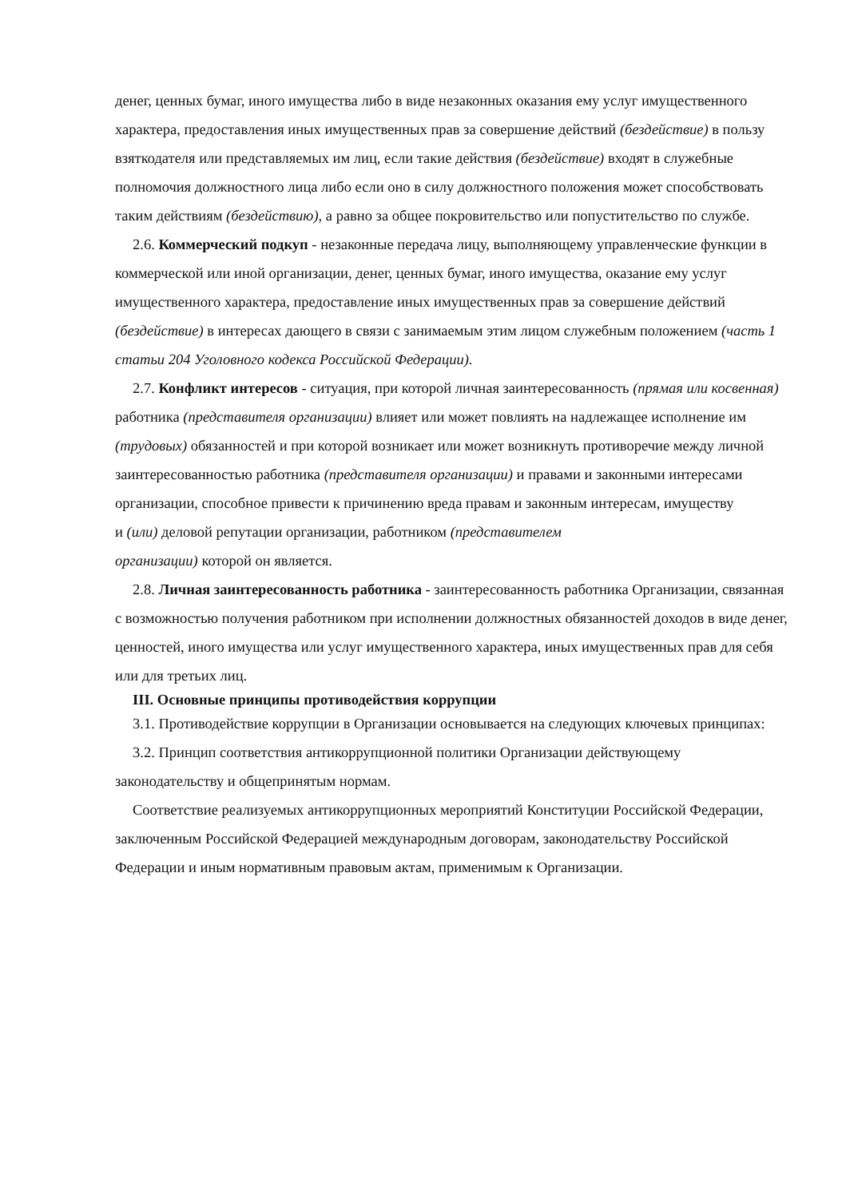денег, ценных бумаг, иного имущества либо в виде незаконных оказания ему услуг имущественного характера, предоставления иных имущественных прав за совершение действий (бездействие) в пользу взяткодателя или представляемых им лиц, если такие действия (бездействие) входят в служебные полномочия должностного лица либо если оно в силу должностного положения может способствовать таким действиям (бездействию), а равно за общее покровительство или попустительство по службе.
2.6. Коммерческий подкуп - незаконные передача лицу, выполняющему управленческие функции в коммерческой или иной организации, денег, ценных бумаг, иного имущества, оказание ему услуг имущественного характера, предоставление иных имущественных прав за совершение действий (бездействие) в интересах дающего в связи с занимаемым этим лицом служебным положением (часть 1 статьи 204 Уголовного кодекса Российской Федерации).
2.7. Конфликт интересов - ситуация, при которой личная заинтересованность (прямая или косвенная) работника (представителя организации) влияет или может повлиять на надлежащее исполнение им (трудовых) обязанностей и при которой возникает или может возникнуть противоречие между личной заинтересованностью работника (представителя организации) и правами и законными интересами организации, способное привести к причинению вреда правам и законным интересам, имуществу
и (или) деловой репутации организации, работником (представителем
организации) которой он является.
2.8. Личная заинтересованность работника - заинтересованность работника Организации, связанная с возможностью получения работником при исполнении должностных обязанностей доходов в виде денег, ценностей, иного имущества или услуг имущественного характера, иных имущественных прав для себя или для третьих лиц.
III. Основные принципы противодействия коррупции
3.1. Противодействие коррупции в Организации основывается на следующих ключевых принципах:
3.2. Принцип соответствия антикоррупционной политики Организации действующему законодательству и общепринятым нормам.
Соответствие реализуемых антикоррупционных мероприятий Конституции Российской Федерации, заключенным Российской Федерацией международным договорам, законодательству Российской Федерации и иным нормативным правовым актам, применимым к Организации.